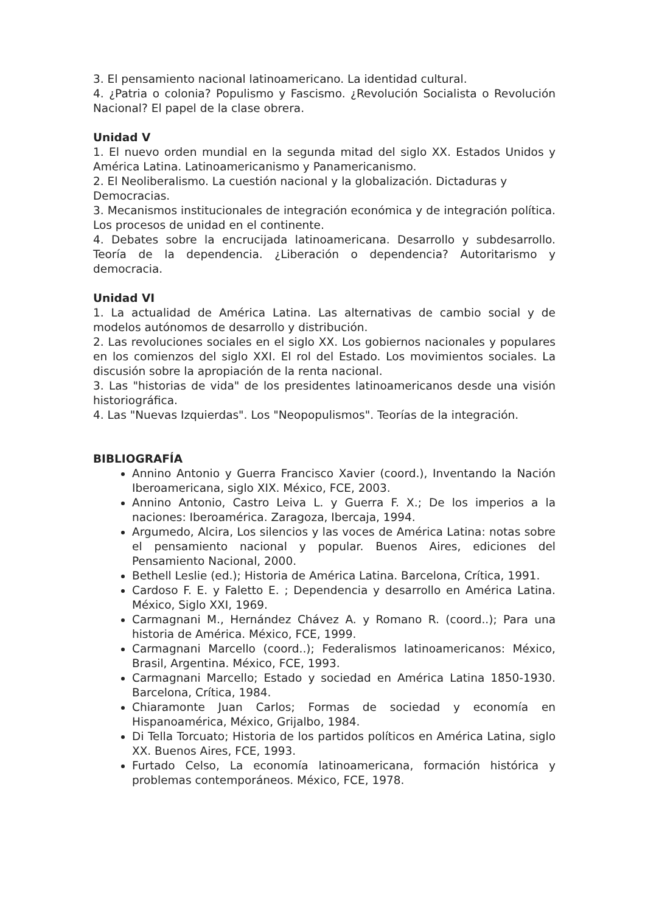3. El pensamiento nacional latinoamericano. La identidad cultural.
4. ¿Patria o colonia? Populismo y Fascismo. ¿Revolución Socialista o Revolución Nacional? El papel de la clase obrera.
Unidad V
1. El nuevo orden mundial en la segunda mitad del siglo XX. Estados Unidos y América Latina. Latinoamericanismo y Panamericanismo.
2. El Neoliberalismo. La cuestión nacional y la globalización. Dictaduras y Democracias.
3. Mecanismos institucionales de integración económica y de integración política. Los procesos de unidad en el continente.
4. Debates sobre la encrucijada latinoamericana. Desarrollo y subdesarrollo. Teoría de la dependencia. ¿Liberación o dependencia? Autoritarismo y democracia.
Unidad VI
1. La actualidad de América Latina. Las alternativas de cambio social y de modelos autónomos de desarrollo y distribución.
2. Las revoluciones sociales en el siglo XX. Los gobiernos nacionales y populares en los comienzos del siglo XXI. El rol del Estado. Los movimientos sociales. La discusión sobre la apropiación de la renta nacional.
3. Las "historias de vida" de los presidentes latinoamericanos desde una visión historiográfica.
4. Las "Nuevas Izquierdas". Los "Neopopulismos". Teorías de la integración.
BIBLIOGRAFÍA
Annino Antonio y Guerra Francisco Xavier (coord.), Inventando la Nación Iberoamericana, siglo XIX. México, FCE, 2003.
Annino Antonio, Castro Leiva L. y Guerra F. X.; De los imperios a la naciones: Iberoamérica. Zaragoza, Ibercaja, 1994.
Argumedo, Alcira, Los silencios y las voces de América Latina: notas sobre el pensamiento nacional y popular. Buenos Aires, ediciones del Pensamiento Nacional, 2000.
Bethell Leslie (ed.); Historia de América Latina. Barcelona, Crítica, 1991.
Cardoso F. E. y Faletto E. ; Dependencia y desarrollo en América Latina. México, Siglo XXI, 1969.
Carmagnani M., Hernández Chávez A. y Romano R. (coord..); Para una historia de América. México, FCE, 1999.
Carmagnani Marcello (coord..); Federalismos latinoamericanos: México, Brasil, Argentina. México, FCE, 1993.
Carmagnani Marcello; Estado y sociedad en América Latina 1850-1930. Barcelona, Crítica, 1984.
Chiaramonte Juan Carlos; Formas de sociedad y economía en Hispanoamérica, México, Grijalbo, 1984.
Di Tella Torcuato; Historia de los partidos políticos en América Latina, siglo XX. Buenos Aires, FCE, 1993.
Furtado Celso, La economía latinoamericana, formación histórica y problemas contemporáneos. México, FCE, 1978.